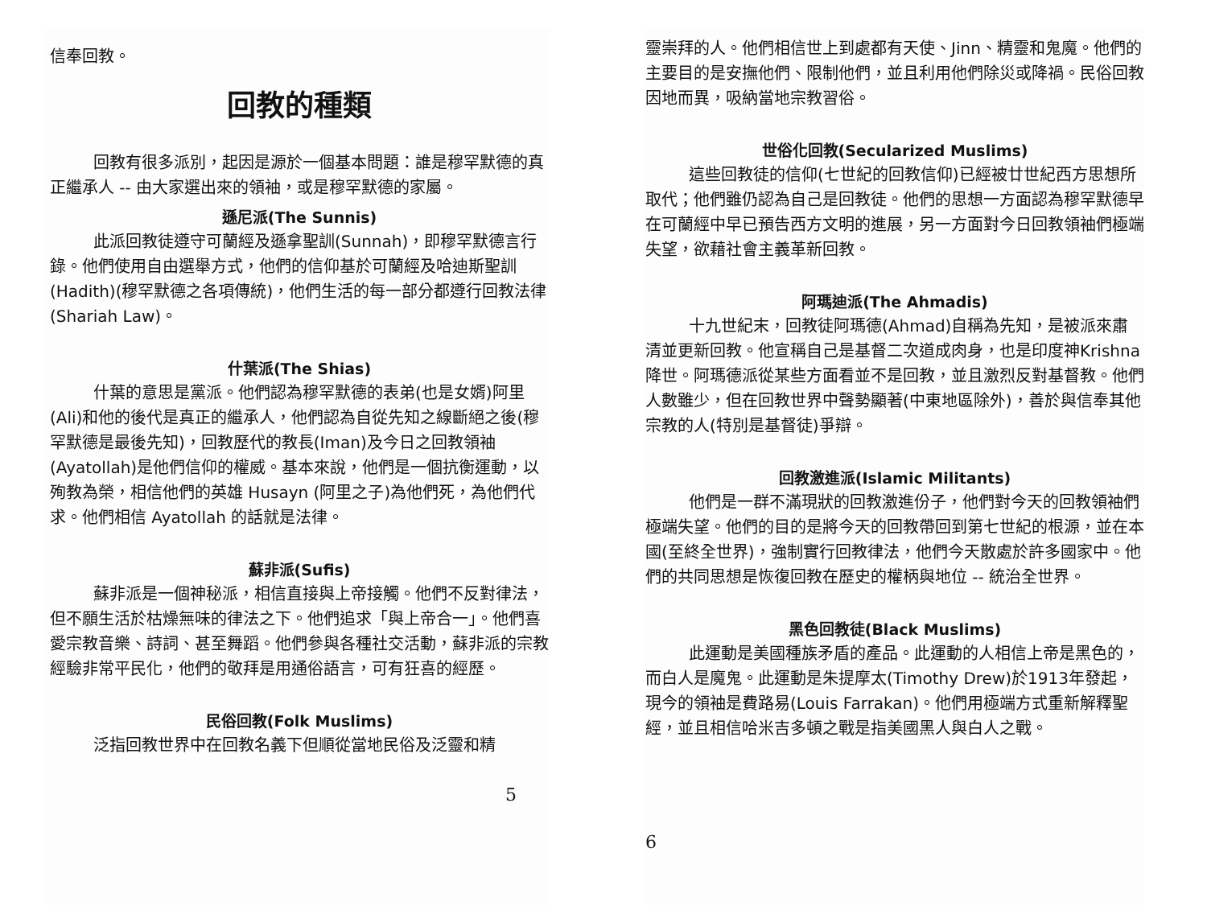信奉回教。
回教的種類
回教有很多派別，起因是源於一個基本問題：誰是穆罕默德的真正繼承人 -- 由大家選出來的領袖，或是穆罕默德的家屬。
遜尼派(The Sunnis)
此派回教徒遵守可蘭經及遜拿聖訓(Sunnah)，即穆罕默德言行錄。他們使用自由選舉方式，他們的信仰基於可蘭經及哈迪斯聖訓(Hadith)(穆罕默德之各項傳統)，他們生活的每一部分都遵行回教法律(Shariah Law)。
什葉派(The Shias)
什葉的意思是黨派。他們認為穆罕默德的表弟(也是女婿)阿里(Ali)和他的後代是真正的繼承人，他們認為自從先知之線斷絕之後(穆罕默德是最後先知)，回教歷代的教長(Iman)及今日之回教領袖(Ayatollah)是他們信仰的權威。基本來說，他們是一個抗衡運動，以殉教為榮，相信他們的英雄 Husayn (阿里之子)為他們死，為他們代求。他們相信 Ayatollah 的話就是法律。
蘇非派(Sufis)
蘇非派是一個神秘派，相信直接與上帝接觸。他們不反對律法，但不願生活於枯燥無味的律法之下。他們追求「與上帝合一」。他們喜愛宗教音樂、詩詞、甚至舞蹈。他們參與各種社交活動，蘇非派的宗教經驗非常平民化，他們的敬拜是用通俗語言，可有狂喜的經歷。
民俗回教(Folk Muslims)
泛指回教世界中在回教名義下但順從當地民俗及泛靈和精
5
靈崇拜的人。他們相信世上到處都有天使、Jinn、精靈和鬼魔。他們的主要目的是安撫他們、限制他們，並且利用他們除災或降禍。民俗回教因地而異，吸納當地宗教習俗。
世俗化回教(Secularized Muslims)
這些回教徒的信仰(七世紀的回教信仰)已經被廿世紀西方思想所取代；他們雖仍認為自己是回教徒。他們的思想一方面認為穆罕默德早在可蘭經中早已預告西方文明的進展，另一方面對今日回教領袖們極端失望，欲藉社會主義革新回教。
阿瑪迪派(The Ahmadis)
十九世紀末，回教徒阿瑪德(Ahmad)自稱為先知，是被派來肅清並更新回教。他宣稱自己是基督二次道成肉身，也是印度神Krishna降世。阿瑪德派從某些方面看並不是回教，並且激烈反對基督教。他們人數雖少，但在回教世界中聲勢顯著(中東地區除外)，善於與信奉其他宗教的人(特別是基督徒)爭辯。
回教激進派(Islamic Militants)
他們是一群不滿現狀的回教激進份子，他們對今天的回教領袖們極端失望。他們的目的是將今天的回教帶回到第七世紀的根源，並在本國(至終全世界)，強制實行回教律法，他們今天散處於許多國家中。他們的共同思想是恢復回教在歷史的權柄與地位 -- 統治全世界。
黑色回教徒(Black Muslims)
此運動是美國種族矛盾的產品。此運動的人相信上帝是黑色的，而白人是魔鬼。此運動是朱提摩太(Timothy Drew)於1913年發起，現今的領袖是費路易(Louis Farrakan)。他們用極端方式重新解釋聖經，並且相信哈米吉多頓之戰是指美國黑人與白人之戰。
6